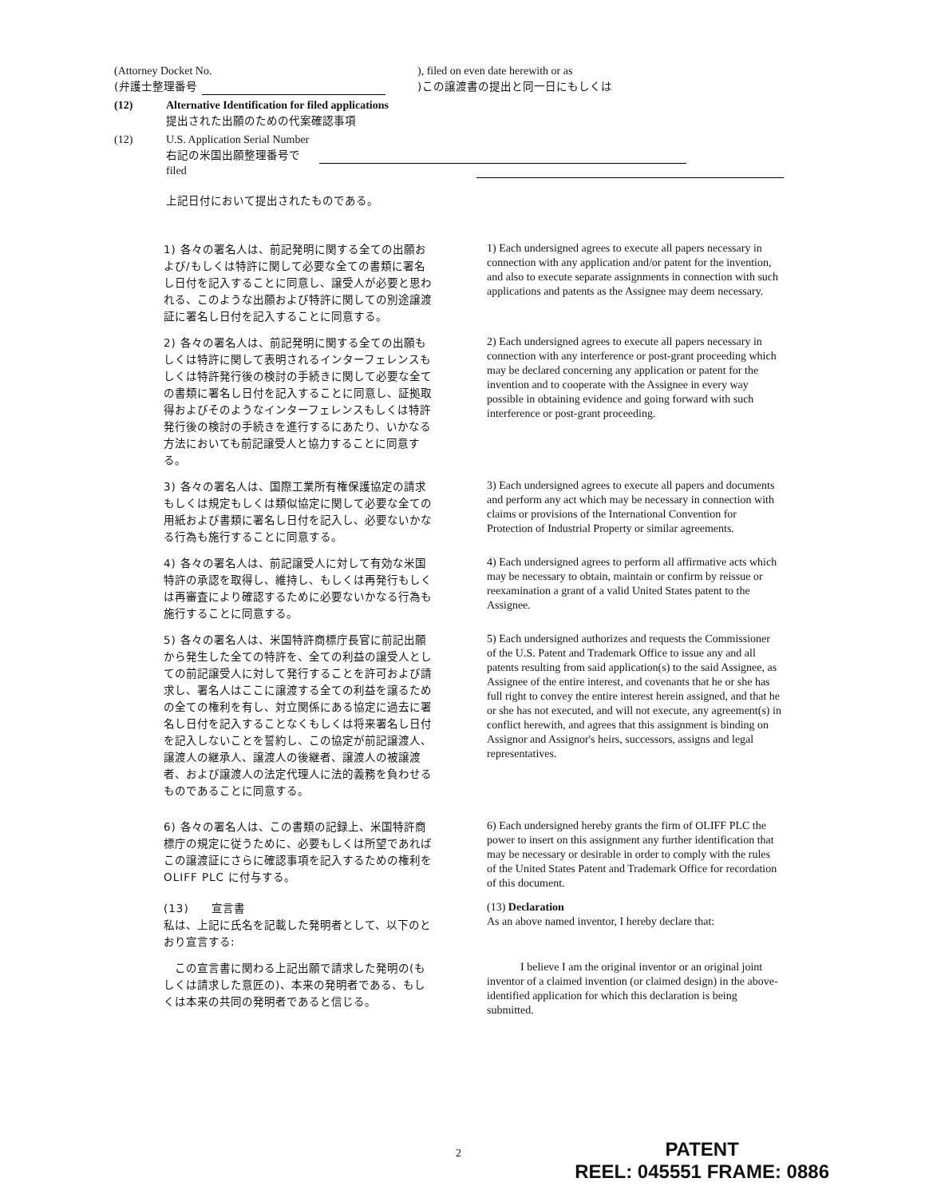(Attorney Docket No. ), filed on even date herewith or as
(弁護士整理番号 )この譲渡書の提出と同一日にもしくは
(12) Alternative Identification for filed applications
提出された出願のための代案確認事項
(12) U.S. Application Serial Number
右記の米国出願整理番号で
filed
上記日付において提出されたものである。
1) 各々の署名人は、前記発明に関する全ての出願および/もしくは特許に関して必要な全ての書類に署名し日付を記入することに同意し、譲受人が必要と思われる、このような出願および特許に関しての別途譲渡証に署名し日付を記入することに同意する。
1) Each undersigned agrees to execute all papers necessary in connection with any application and/or patent for the invention, and also to execute separate assignments in connection with such applications and patents as the Assignee may deem necessary.
2) 各々の署名人は、前記発明に関する全ての出願もしくは特許に関して表明されるインターフェレンスもしくは特許発行後の検討の手続きに関して必要な全ての書類に署名し日付を記入することに同意し、証拠取得およびそのようなインターフェレンスもしくは特許発行後の検討の手続きを進行するにあたり、いかなる方法においても前記譲受人と協力することに同意する。
2) Each undersigned agrees to execute all papers necessary in connection with any interference or post-grant proceeding which may be declared concerning any application or patent for the invention and to cooperate with the Assignee in every way possible in obtaining evidence and going forward with such interference or post-grant proceeding.
3) 各々の署名人は、国際工業所有権保護協定の請求もしくは規定もしくは類似協定に関して必要な全ての用紙および書類に署名し日付を記入し、必要ないかなる行為も施行することに同意する。
3) Each undersigned agrees to execute all papers and documents and perform any act which may be necessary in connection with claims or provisions of the International Convention for Protection of Industrial Property or similar agreements.
4) 各々の署名人は、前記譲受人に対して有効な米国特許の承認を取得し、維持し、もしくは再発行もしくは再審査により確認するために必要ないかなる行為も施行することに同意する。
4) Each undersigned agrees to perform all affirmative acts which may be necessary to obtain, maintain or confirm by reissue or reexamination a grant of a valid United States patent to the Assignee.
5) 各々の署名人は、米国特許商標庁長官に前記出願から発生した全ての特許を、全ての利益の譲受人としての前記譲受人に対して発行することを許可および請求し、署名人はここに譲渡する全ての利益を譲るための全ての権利を有し、対立関係にある協定に過去に署名し日付を記入することなくもしくは将来署名し日付を記入しないことを誓約し、この協定が前記譲渡人、譲渡人の継承人、譲渡人の後継者、譲渡人の被譲渡者、および譲渡人の法定代理人に法的義務を負わせるものであることに同意する。
5) Each undersigned authorizes and requests the Commissioner of the U.S. Patent and Trademark Office to issue any and all patents resulting from said application(s) to the said Assignee, as Assignee of the entire interest, and covenants that he or she has full right to convey the entire interest herein assigned, and that he or she has not executed, and will not execute, any agreement(s) in conflict herewith, and agrees that this assignment is binding on Assignor and Assignor's heirs, successors, assigns and legal representatives.
6) 各々の署名人は、この書類の記録上、米国特許商標庁の規定に従うために、必要もしくは所望であればこの譲渡証にさらに確認事項を記入するための権利を OLIFF PLC に付与する。
6) Each undersigned hereby grants the firm of OLIFF PLC the power to insert on this assignment any further identification that may be necessary or desirable in order to comply with the rules of the United States Patent and Trademark Office for recordation of this document.
(13)　　宣言書
私は、上記に氏名を記載した発明者として、以下のとおり宣言する:
(13) Declaration
As an above named inventor, I hereby declare that:
　この宣言書に関わる上記出願で請求した発明の(もしくは請求した意匠の)、本来の発明者である、もしくは本来の共同の発明者であると信じる。
   I believe I am the original inventor or an original joint inventor of a claimed invention (or claimed design) in the above-identified application for which this declaration is being submitted.
2
PATENT
REEL: 045551 FRAME: 0886